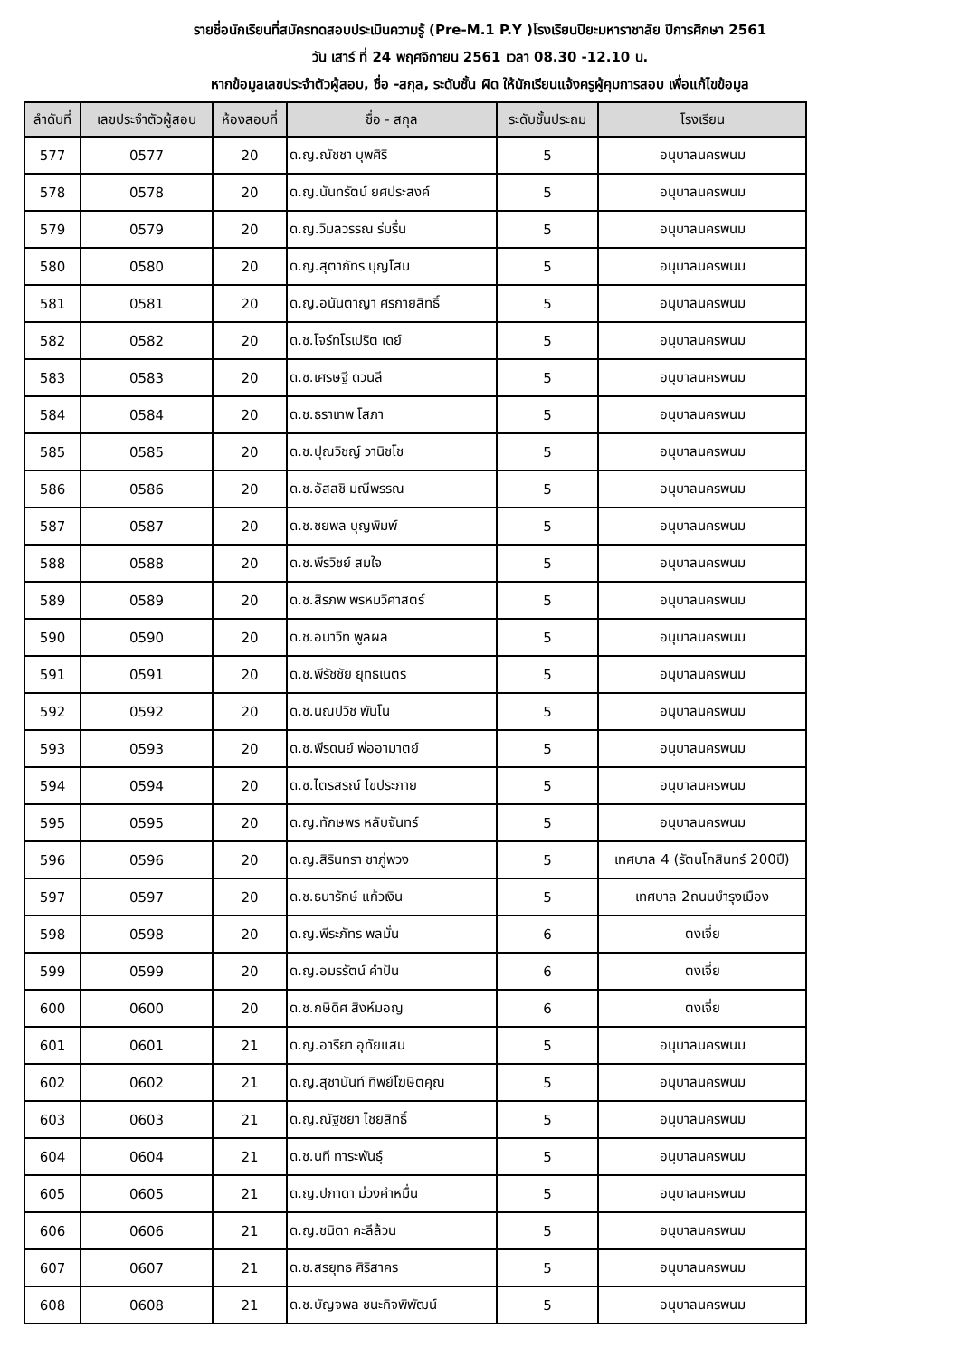รายชื่อนักเรียนที่สมัครทดสอบประเมินความรู้ (Pre-M.1 P.Y )โรงเรียนปิยะมหาราชาลัย ปีการศึกษา 2561
วัน เสาร์ ที่ 24 พฤศจิกายน 2561 เวลา 08.30 -12.10 น.
หากข้อมูลเลขประจำตัวผู้สอบ, ชื่อ -สกุล, ระดับชั้น ผิด ให้นักเรียนแจ้งครูผู้คุมการสอบ เพื่อแก้ไขข้อมูล
| ลำดับที่ | เลขประจำตัวผู้สอบ | ห้องสอบที่ | ชื่อ - สกุล | ระดับชั้นประถม | โรงเรียน |
| --- | --- | --- | --- | --- | --- |
| 577 | 0577 | 20 | ด.ญ.ณัชชา บุพศิริ | 5 | อนุบาลนครพนม |
| 578 | 0578 | 20 | ด.ญ.นันทรัตน์ ยศประสงค์ | 5 | อนุบาลนครพนม |
| 579 | 0579 | 20 | ด.ญ.วิมลวรรณ ร่มรื่น | 5 | อนุบาลนครพนม |
| 580 | 0580 | 20 | ด.ญ.สุตาภัทร บุญโสม | 5 | อนุบาลนครพนม |
| 581 | 0581 | 20 | ด.ญ.อนันตาญา ศรกายสิทธิ์ | 5 | อนุบาลนครพนม |
| 582 | 0582 | 20 | ด.ช.โจร์ทโรเปริต เดย์ | 5 | อนุบาลนครพนม |
| 583 | 0583 | 20 | ด.ช.เศรษฐี ดวนลี | 5 | อนุบาลนครพนม |
| 584 | 0584 | 20 | ด.ช.ธราเทพ โสภา | 5 | อนุบาลนครพนม |
| 585 | 0585 | 20 | ด.ช.ปุณวิชญ์ วานิชโช | 5 | อนุบาลนครพนม |
| 586 | 0586 | 20 | ด.ช.อัสสชิ มณีพรรณ | 5 | อนุบาลนครพนม |
| 587 | 0587 | 20 | ด.ช.ชยพล บุญพิมพ์ | 5 | อนุบาลนครพนม |
| 588 | 0588 | 20 | ด.ช.พีรวิชย์ สมใจ | 5 | อนุบาลนครพนม |
| 589 | 0589 | 20 | ด.ช.สิรภพ พรหมวิศาสตร์ | 5 | อนุบาลนครพนม |
| 590 | 0590 | 20 | ด.ช.อนาวิท พูลผล | 5 | อนุบาลนครพนม |
| 591 | 0591 | 20 | ด.ช.พีรัชชัย ยุทธเนตร | 5 | อนุบาลนครพนม |
| 592 | 0592 | 20 | ด.ช.นณปวิช พันโน | 5 | อนุบาลนครพนม |
| 593 | 0593 | 20 | ด.ช.พีรดนย์ พ่ออามาตย์ | 5 | อนุบาลนครพนม |
| 594 | 0594 | 20 | ด.ช.ไตรสรณ์ ไขประภาย | 5 | อนุบาลนครพนม |
| 595 | 0595 | 20 | ด.ญ.ทักษพร หลับจันทร์ | 5 | อนุบาลนครพนม |
| 596 | 0596 | 20 | ด.ญ.สิรินทรา ชาภู่พวง | 5 | เทศบาล 4 (รัตนโกสินทร์ 200ปี) |
| 597 | 0597 | 20 | ด.ช.ธนารักษ์ แก้วเงิน | 5 | เทศบาล 2ถนนบำรุงเมือง |
| 598 | 0598 | 20 | ด.ญ.พีระภัทร พลมั่น | 6 | ตงเจี่ย |
| 599 | 0599 | 20 | ด.ญ.อมรรัตน์ คำปัน | 6 | ตงเจี่ย |
| 600 | 0600 | 20 | ด.ช.กษิดิศ สิงห์มอญ | 6 | ตงเจี่ย |
| 601 | 0601 | 21 | ด.ญ.อารียา อุทัยแสน | 5 | อนุบาลนครพนม |
| 602 | 0602 | 21 | ด.ญ.สุชานันท์ ทิพย์โฆษิตคุณ | 5 | อนุบาลนครพนม |
| 603 | 0603 | 21 | ด.ญ.ณัฐชยา ไชยสิทธิ์ | 5 | อนุบาลนครพนม |
| 604 | 0604 | 21 | ด.ช.นที ทาระพันธุ์ | 5 | อนุบาลนครพนม |
| 605 | 0605 | 21 | ด.ญ.ปภาดา ม่วงคำหมื่น | 5 | อนุบาลนครพนม |
| 606 | 0606 | 21 | ด.ญ.ชนิตา คะลีล้วน | 5 | อนุบาลนครพนม |
| 607 | 0607 | 21 | ด.ช.สรยุทธ ศิริสาคร | 5 | อนุบาลนครพนม |
| 608 | 0608 | 21 | ด.ช.บัญจพล ชนะกิจพิพัฒน์ | 5 | อนุบาลนครพนม |